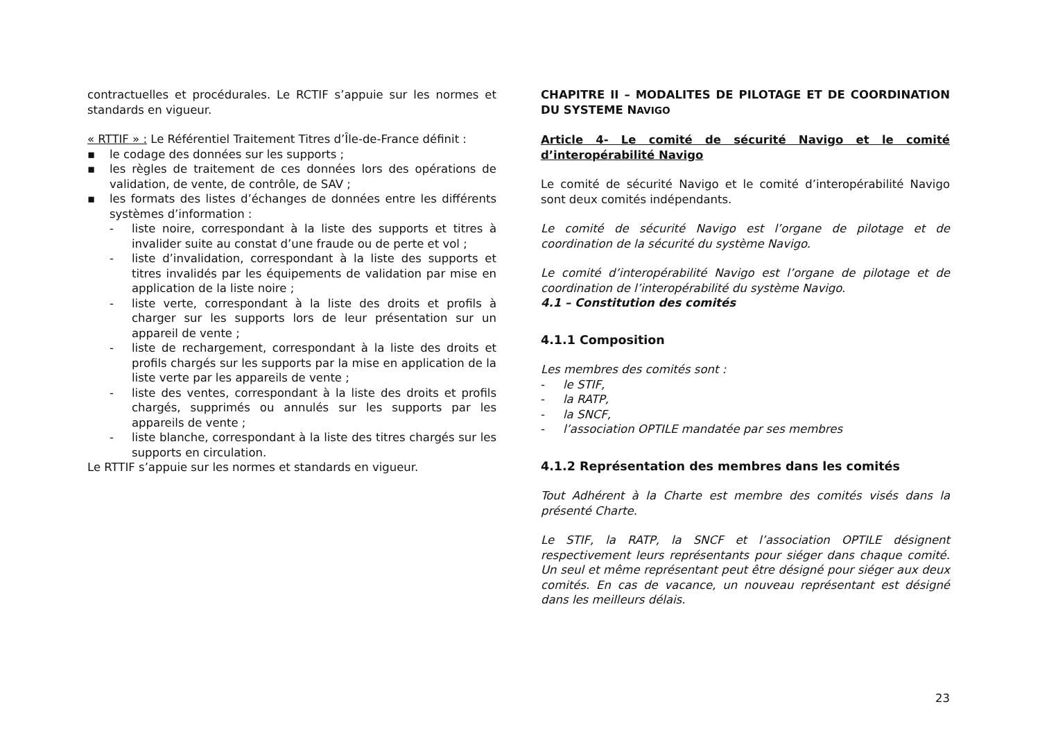contractuelles et procédurales. Le RCTIF s’appuie sur les normes et standards en vigueur.
« RTTIF » : Le Référentiel Traitement Titres d’Île-de-France définit :
▪ le codage des données sur les supports ;
▪ les règles de traitement de ces données lors des opérations de validation, de vente, de contrôle, de SAV ;
▪ les formats des listes d’échanges de données entre les différents systèmes d’information :
- liste noire, correspondant à la liste des supports et titres à invalider suite au constat d’une fraude ou de perte et vol ;
- liste d’invalidation, correspondant à la liste des supports et titres invalidés par les équipements de validation par mise en application de la liste noire ;
- liste verte, correspondant à la liste des droits et profils à charger sur les supports lors de leur présentation sur un appareil de vente ;
- liste de rechargement, correspondant à la liste des droits et profils chargés sur les supports par la mise en application de la liste verte par les appareils de vente ;
- liste des ventes, correspondant à la liste des droits et profils chargés, supprimés ou annulés sur les supports par les appareils de vente ;
- liste blanche, correspondant à la liste des titres chargés sur les supports en circulation.
Le RTTIF s’appuie sur les normes et standards en vigueur.
CHAPITRE II – MODALITES DE PILOTAGE ET DE COORDINATION DU SYSTEME NAVIGO
Article 4- Le comité de sécurité Navigo et le comité d’interopérabilité Navigo
Le comité de sécurité Navigo et le comité d’interopérabilité Navigo sont deux comités indépendants.
Le comité de sécurité Navigo est l’organe de pilotage et de coordination de la sécurité du système Navigo.
Le comité d’interopérabilité Navigo est l’organe de pilotage et de coordination de l’interopérabilité du système Navigo.
4.1 – Constitution des comités
4.1.1 Composition
Les membres des comités sont :
- le STIF,
- la RATP,
- la SNCF,
- l’association OPTILE mandatée par ses membres
4.1.2 Représentation des membres dans les comités
Tout Adhérent à la Charte est membre des comités visés dans la présenté Charte.
Le STIF, la RATP, la SNCF et l’association OPTILE désignent respectivement leurs représentants pour siéger dans chaque comité. Un seul et même représentant peut être désigné pour siéger aux deux comités. En cas de vacance, un nouveau représentant est désigné dans les meilleurs délais.
23